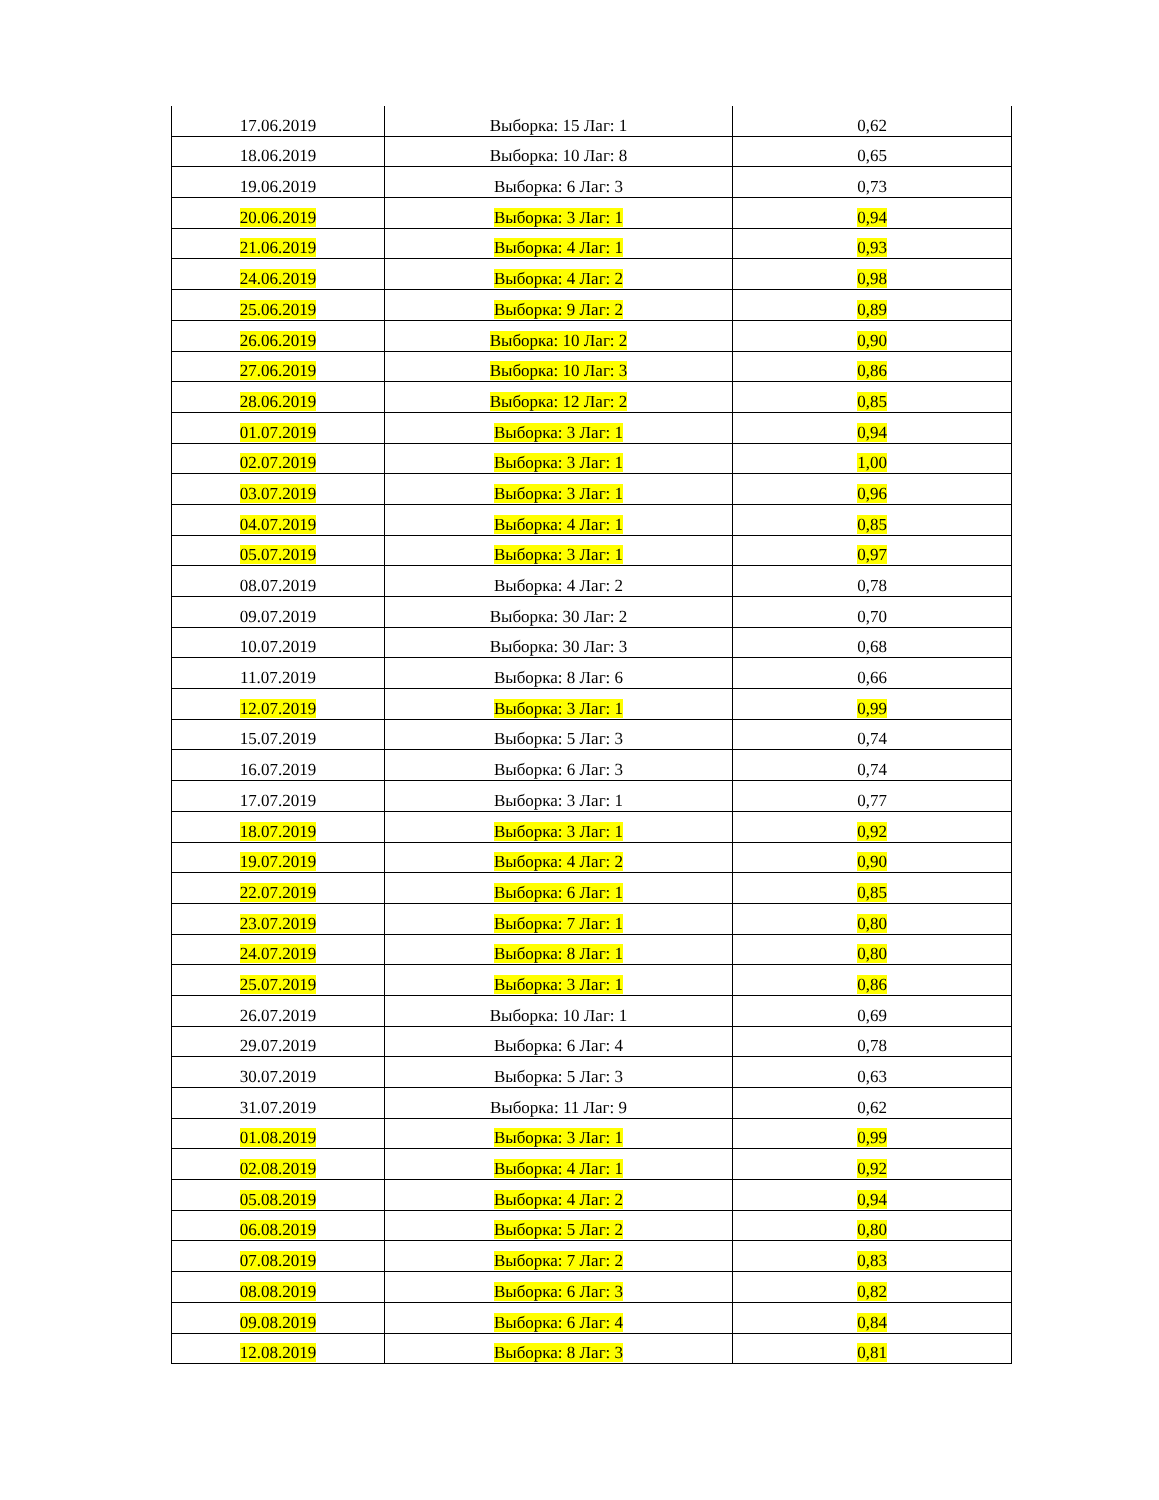| 17.06.2019 | Выборка: 15 Лаг: 1 | 0,62 |
| 18.06.2019 | Выборка: 10 Лаг: 8 | 0,65 |
| 19.06.2019 | Выборка: 6 Лаг: 3 | 0,73 |
| 20.06.2019 | Выборка: 3 Лаг: 1 | 0,94 |
| 21.06.2019 | Выборка: 4 Лаг: 1 | 0,93 |
| 24.06.2019 | Выборка: 4 Лаг: 2 | 0,98 |
| 25.06.2019 | Выборка: 9 Лаг: 2 | 0,89 |
| 26.06.2019 | Выборка: 10 Лаг: 2 | 0,90 |
| 27.06.2019 | Выборка: 10 Лаг: 3 | 0,86 |
| 28.06.2019 | Выборка: 12 Лаг: 2 | 0,85 |
| 01.07.2019 | Выборка: 3 Лаг: 1 | 0,94 |
| 02.07.2019 | Выборка: 3 Лаг: 1 | 1,00 |
| 03.07.2019 | Выборка: 3 Лаг: 1 | 0,96 |
| 04.07.2019 | Выборка: 4 Лаг: 1 | 0,85 |
| 05.07.2019 | Выборка: 3 Лаг: 1 | 0,97 |
| 08.07.2019 | Выборка: 4 Лаг: 2 | 0,78 |
| 09.07.2019 | Выборка: 30 Лаг: 2 | 0,70 |
| 10.07.2019 | Выборка: 30 Лаг: 3 | 0,68 |
| 11.07.2019 | Выборка: 8 Лаг: 6 | 0,66 |
| 12.07.2019 | Выборка: 3 Лаг: 1 | 0,99 |
| 15.07.2019 | Выборка: 5 Лаг: 3 | 0,74 |
| 16.07.2019 | Выборка: 6 Лаг: 3 | 0,74 |
| 17.07.2019 | Выборка: 3 Лаг: 1 | 0,77 |
| 18.07.2019 | Выборка: 3 Лаг: 1 | 0,92 |
| 19.07.2019 | Выборка: 4 Лаг: 2 | 0,90 |
| 22.07.2019 | Выборка: 6 Лаг: 1 | 0,85 |
| 23.07.2019 | Выборка: 7 Лаг: 1 | 0,80 |
| 24.07.2019 | Выборка: 8 Лаг: 1 | 0,80 |
| 25.07.2019 | Выборка: 3 Лаг: 1 | 0,86 |
| 26.07.2019 | Выборка: 10 Лаг: 1 | 0,69 |
| 29.07.2019 | Выборка: 6 Лаг: 4 | 0,78 |
| 30.07.2019 | Выборка: 5 Лаг: 3 | 0,63 |
| 31.07.2019 | Выборка: 11 Лаг: 9 | 0,62 |
| 01.08.2019 | Выборка: 3 Лаг: 1 | 0,99 |
| 02.08.2019 | Выборка: 4 Лаг: 1 | 0,92 |
| 05.08.2019 | Выборка: 4 Лаг: 2 | 0,94 |
| 06.08.2019 | Выборка: 5 Лаг: 2 | 0,80 |
| 07.08.2019 | Выборка: 7 Лаг: 2 | 0,83 |
| 08.08.2019 | Выборка: 6 Лаг: 3 | 0,82 |
| 09.08.2019 | Выборка: 6 Лаг: 4 | 0,84 |
| 12.08.2019 | Выборка: 8 Лаг: 3 | 0,81 |